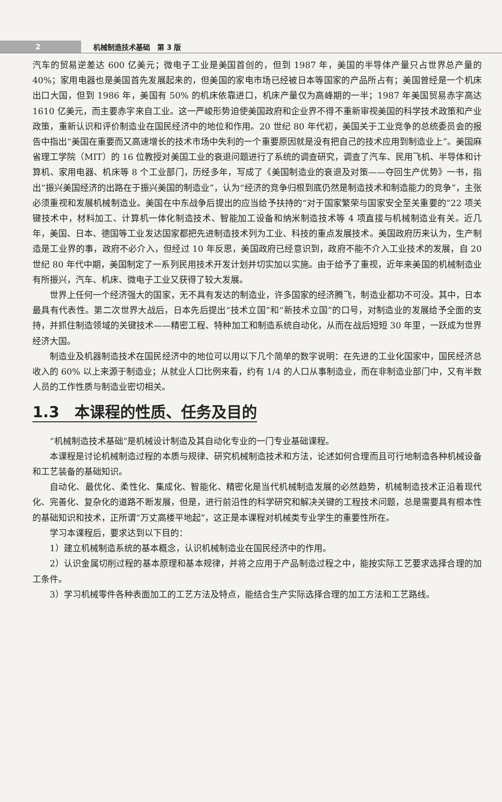2 机械制造技术基础　第 3 版
汽车的贸易逆差达 600 亿美元；微电子工业是美国首创的，但到 1987 年，美国的半导体产量只占世界总产量的 40%；家用电器也是美国首先发展起来的，但美国的家电市场已经被日本等国家的产品所占有；美国曾经是一个机床出口大国，但到 1986 年，美国有 50% 的机床依靠进口，机床产量仅为高峰期的一半；1987 年美国贸易赤字高达 1610 亿美元，而主要赤字来自工业。这一严峻形势迫使美国政府和企业界不得不重新审视美国的科学技术政策和产业政策，重新认识和评价制造业在国民经济中的地位和作用。20 世纪 80 年代初，美国关于工业竞争的总统委员会的报告中指出“美国在重要而又高速增长的技术市场中失利的一个重要原因就是没有把自己的技术应用到制造业上”。美国麻省理工学院（MIT）的 16 位教授对美国工业的衰退问题进行了系统的调查研究，调查了汽车、民用飞机、半导体和计算机、家用电器、机床等 8 个工业部门，历经多年，写成了《美国制造业的衰退及对策——夺回生产优势》一书，指出“振兴美国经济的出路在于振兴美国的制造业”，认为“经济的竞争归根到底仍然是制造技术和制造能力的竞争”，主张必须重视和发展机械制造业。美国在中东战争后提出的应当给予扶持的“对于国家繁荣与国家安全至关重要的”22 项关键技术中，材料加工、计算机一体化制造技术、智能加工设备和纳米制造技术等 4 项直接与机械制造业有关。近几年，美国、日本、德国等工业发达国家都把先进制造技术列为工业、科技的重点发展技术。美国政府历来认为，生产制造是工业界的事，政府不必介入，但经过 10 年反思，美国政府已经意识到，政府不能不介入工业技术的发展，自 20 世纪 80 年代中期，美国制定了一系列民用技术开发计划并切实加以实施。由于给予了重视，近年来美国的机械制造业有所振兴，汽车、机床、微电子工业又获得了较大发展。
世界上任何一个经济强大的国家，无不具有发达的制造业，许多国家的经济腾飞，制造业都功不可没。其中，日本最具有代表性。第二次世界大战后，日本先后提出“技术立国”和“新技术立国”的口号，对制造业的发展给予全面的支持，并抓住制造领域的关键技术——精密工程、特种加工和制造系统自动化，从而在战后短短 30 年里，一跃成为世界经济大国。
制造业及机器制造技术在国民经济中的地位可以用以下几个简单的数字说明：在先进的工业化国家中，国民经济总收入的 60% 以上来源于制造业；从就业人口比例来看，约有 1/4 的人口从事制造业，而在非制造业部门中，又有半数人员的工作性质与制造业密切相关。
1.3　本课程的性质、任务及目的
“机械制造技术基础”是机械设计制造及其自动化专业的一门专业基础课程。
本课程是讨论机械制造过程的本质与规律、研究机械制造技术和方法，论述如何合理而且可行地制造各种机械设备和工艺装备的基础知识。
自动化、最优化、柔性化、集成化、智能化、精密化是当代机械制造发展的必然趋势，机械制造技术正沿着现代化、完善化、复杂化的道路不断发展，但是，进行前沿性的科学研究和解决关键的工程技术问题，总是需要具有根本性的基础知识和技术，正所谓“万丈高楼平地起”，这正是本课程对机械类专业学生的重要性所在。
学习本课程后，要求达到以下目的：
1）建立机械制造系统的基本概念，认识机械制造业在国民经济中的作用。
2）认识金属切削过程的基本原理和基本规律，并将之应用于产品制造过程之中，能按实际工艺要求选择合理的加工条件。
3）学习机械零件各种表面加工的工艺方法及特点，能结合生产实际选择合理的加工方法和工艺路线。